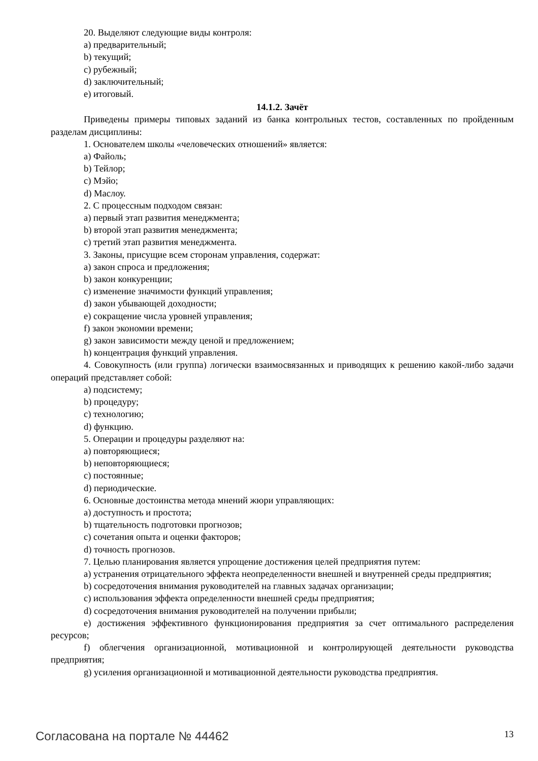20. Выделяют следующие виды контроля:
a) предварительный;
b) текущий;
c) рубежный;
d) заключительный;
e) итоговый.
14.1.2. Зачёт
Приведены примеры типовых заданий из банка контрольных тестов, составленных по пройденным разделам дисциплины:
1. Основателем школы «человеческих отношений» является:
a) Файоль;
b) Тейлор;
c) Мэйо;
d) Маслоу.
2. С процессным подходом связан:
a) первый этап развития менеджмента;
b) второй этап развития менеджмента;
c) третий этап развития менеджмента.
3. Законы, присущие всем сторонам управления, содержат:
a) закон спроса и предложения;
b) закон конкуренции;
c) изменение значимости функций управления;
d) закон убывающей доходности;
e) сокращение числа уровней управления;
f) закон экономии времени;
g) закон зависимости между ценой и предложением;
h) концентрация функций управления.
4. Совокупность (или группа) логически взаимосвязанных и приводящих к решению какой-либо задачи операций представляет собой:
a) подсистему;
b) процедуру;
c) технологию;
d) функцию.
5. Операции и процедуры разделяют на:
a) повторяющиеся;
b) неповторяющиеся;
c) постоянные;
d) периодические.
6. Основные достоинства метода мнений жюри управляющих:
a) доступность и простота;
b) тщательность подготовки прогнозов;
c) сочетания опыта и оценки факторов;
d) точность прогнозов.
7. Целью планирования является упрощение достижения целей предприятия путем:
a) устранения отрицательного эффекта неопределенности внешней и внутренней среды предприятия;
b) сосредоточения внимания руководителей на главных задачах организации;
c) использования эффекта определенности внешней среды предприятия;
d) сосредоточения внимания руководителей на получении прибыли;
e) достижения эффективного функционирования предприятия за счет оптимального распределения ресурсов;
f) облегчения организационной, мотивационной и контролирующей деятельности руководства предприятия;
g) усиления организационной и мотивационной деятельности руководства предприятия.
Согласована на портале № 44462 13